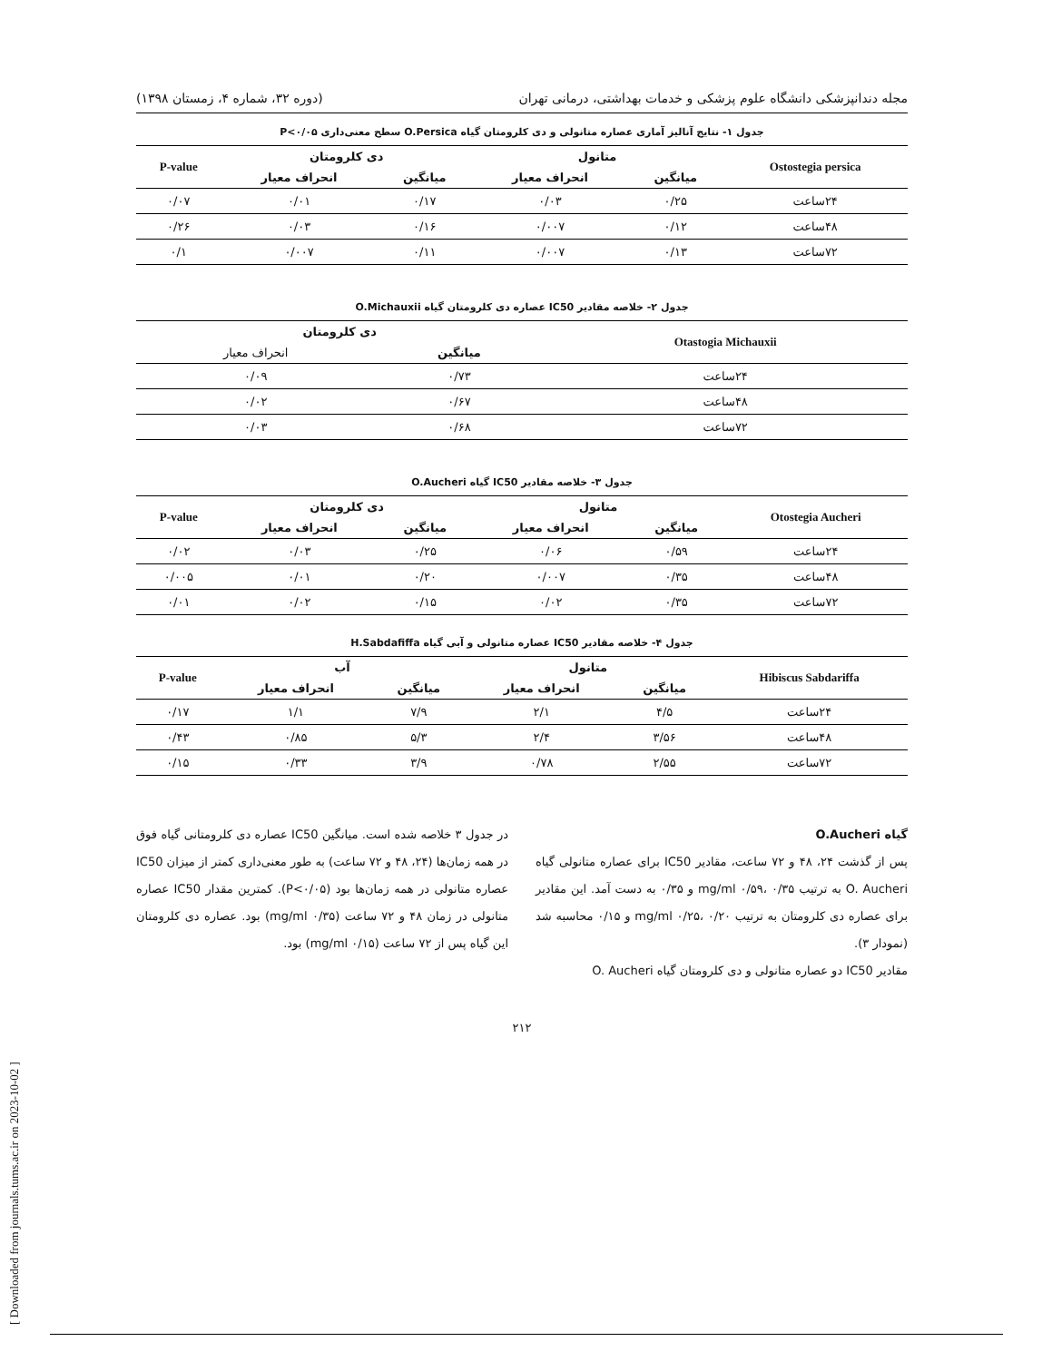مجله دندانپزشکی دانشگاه علوم پزشکی و خدمات بهداشتی، درمانی تهران (دوره ۳۲، شماره ۴، زمستان ۱۳۹۸)
جدول ۱- نتایج آنالیز آماری عصاره متانولی و دی کلرومتان گیاه O.Persica سطح معنی‌داری P<۰/۰۵
| Ostostegia persica | متانول | | دی کلرومتان | | P-value |
| --- | --- | --- | --- | --- | --- |
| | میانگین | انحراف معیار | میانگین | انحراف معیار | |
| ۲۴ساعت | ۰/۲۵ | ۰/۰۳ | ۰/۱۷ | ۰/۰۱ | ۰/۰۷ |
| ۴۸ساعت | ۰/۱۲ | ۰/۰۰۷ | ۰/۱۶ | ۰/۰۳ | ۰/۲۶ |
| ۷۲ساعت | ۰/۱۳ | ۰/۰۰۷ | ۰/۱۱ | ۰/۰۰۷ | ۰/۱ |
جدول ۲- خلاصه مقادیر IC50 عصاره دی کلرومتان گیاه O.Michauxii
| Otastogia Michauxii | دی کلرومتان | |
| --- | --- | --- |
| | میانگین | انحراف معیار |
| ۲۴ساعت | ۰/۷۳ | ۰/۰۹ |
| ۴۸ساعت | ۰/۶۷ | ۰/۰۲ |
| ۷۲ساعت | ۰/۶۸ | ۰/۰۳ |
جدول ۳- خلاصه مقادیر IC50 گیاه O.Aucheri
| Otostegia Aucheri | متانول | | دی کلرومتان | | P-value |
| --- | --- | --- | --- | --- | --- |
| | میانگین | انحراف معیار | میانگین | انحراف معیار | |
| ۲۴ساعت | ۰/۵۹ | ۰/۰۶ | ۰/۲۵ | ۰/۰۳ | ۰/۰۲ |
| ۴۸ساعت | ۰/۳۵ | ۰/۰۰۷ | ۰/۲۰ | ۰/۰۱ | ۰/۰۰۵ |
| ۷۲ساعت | ۰/۳۵ | ۰/۰۲ | ۰/۱۵ | ۰/۰۲ | ۰/۰۱ |
جدول ۴- خلاصه مقادیر IC50 عصاره متانولی و آبی گیاه H.Sabdafiffa
| Hibiscus Sabdariffa | متانول | | آب | | P-value |
| --- | --- | --- | --- | --- | --- |
| | میانگین | انحراف معیار | میانگین | انحراف معیار | |
| ۲۴ساعت | ۴/۵ | ۲/۱ | ۷/۹ | ۱/۱ | ۰/۱۷ |
| ۴۸ساعت | ۳/۵۶ | ۲/۴ | ۵/۳ | ۰/۸۵ | ۰/۴۳ |
| ۷۲ساعت | ۲/۵۵ | ۰/۷۸ | ۳/۹ | ۰/۳۳ | ۰/۱۵ |
گیاه O.Aucheri
پس از گذشت ۲۴، ۴۸ و ۷۲ ساعت، مقادیر IC50 برای عصاره متانولی گیاه O. Aucheri به ترتیب mg/ml ۰/۵۹، ۰/۳۵ و ۰/۳۵ به دست آمد. این مقادیر برای عصاره دی کلرومتان به ترتیب mg/ml ۰/۲۵، ۰/۲۰ و ۰/۱۵ محاسبه شد (نمودار ۳).
مقادیر IC50 دو عصاره متانولی و دی کلرومتان گیاه O. Aucheri
در جدول ۳ خلاصه شده است. میانگین IC50 عصاره دی کلرومتانی گیاه فوق در همه زمان‌ها (۲۴، ۴۸ و ۷۲ ساعت) به طور معنی‌داری کمتر از میزان IC50 عصاره متانولی در همه زمان‌ها بود (P<۰/۰۵). کمترین مقدار IC50 عصاره متانولی در زمان ۴۸ و ۷۲ ساعت (۰/۳۵ mg/ml) بود. عصاره دی کلرومتان این گیاه پس از ۷۲ ساعت (۰/۱۵ mg/ml) بود.
۲۱۲
[ Downloaded from journals.tums.ac.ir on 2023-10-02 ]